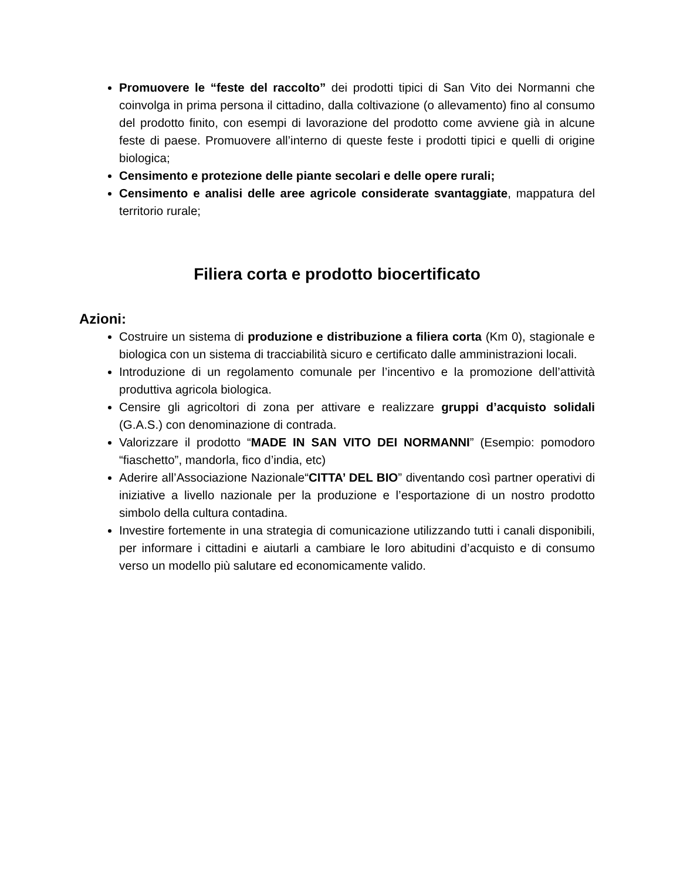Promuovere le “feste del raccolto” dei prodotti tipici di San Vito dei Normanni che coinvolga in prima persona il cittadino, dalla coltivazione (o allevamento) fino al consumo del prodotto finito, con esempi di lavorazione del prodotto come avviene già in alcune feste di paese. Promuovere all’interno di queste feste i prodotti tipici e quelli di origine biologica;
Censimento e protezione delle piante secolari e delle opere rurali;
Censimento e analisi delle aree agricole considerate svantaggiate, mappatura del territorio rurale;
Filiera corta e prodotto biocertificato
Azioni:
Costruire un sistema di produzione e distribuzione a filiera corta (Km 0), stagionale e biologica con un sistema di tracciabilità sicuro e certificato dalle amministrazioni locali.
Introduzione di un regolamento comunale per l’incentivo e la promozione dell’attività produttiva agricola biologica.
Censire gli agricoltori di zona per attivare e realizzare gruppi d’acquisto solidali (G.A.S.) con denominazione di contrada.
Valorizzare il prodotto “MADE IN SAN VITO DEI NORMANNI” (Esempio: pomodoro “fiaschetto”, mandorla, fico d’india, etc)
Aderire all’Associazione Nazionale“CITTA’ DEL BIO” diventando così partner operativi di iniziative a livello nazionale per la produzione e l’esportazione di un nostro prodotto simbolo della cultura contadina.
Investire fortemente in una strategia di comunicazione utilizzando tutti i canali disponibili, per informare i cittadini e aiutarli a cambiare le loro abitudini d’acquisto e di consumo verso un modello più salutare ed economicamente valido.